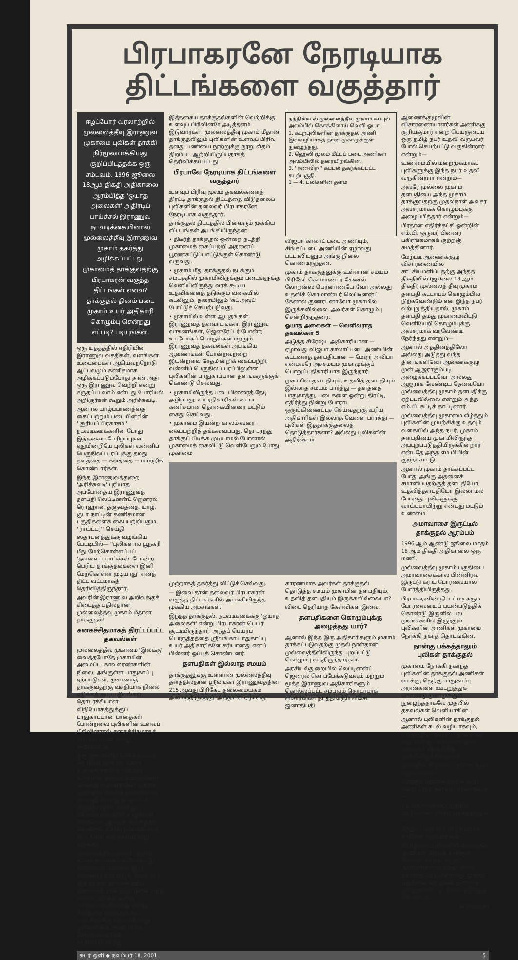பிரபாகரனே நேரடியாக
திட்டங்களை வகுத்தார்
ஈழப்போர் வரலாற்றில் முல்லைத்தீவு இராணுவ முகாமை புலிகள் தாக்கி நிர்மூலமாக்கியது குறிப்பிடத்தக்க ஒரு சம்பவம். 1996 ஜூலை 18ஆம் திகதி அதிகாலை ஆரம்பித்த 'ஓயாத அலைகள்' அதிரடிப் பாய்ச்சல் இராணுவ நடவடிக்கையினால் முல்லைத்தீவு இராணுவ முகாம் தகர்த்து அழிக்கப்பட்டது. முகாமைத் தாக்குவதற்கு பிரபாகரன் வகுத்த திட்டங்கள் எவை? தாக்குதல் தினம் படை முகாம் உயர் அதிகாரி கொழும்பு சென்றது எப்படி? படியுங்கள்.
ஒரு யுத்தத்தில் எதிரியின் இராணுவ வசதிகள், வளங்கள், உடைமைகள் ஆகியவற்றோடு ஆட்பலமும் கணிசமாக அழிக்கப்படும்போது தான் அது ஒரு இராணுவ வெற்றி என்று கருதப்படலாம் என்பது போரியல் அறிஞர்கள் கூறும் அரிச்சுவடி.
ஆனால் யாழ்ப்பாணத்தை கைப்பற்றும் படையினரின் ''சூரியப் பிரகாசம்'' நடவடிக்கைகளின் போது இத்தகைய பேரிழப்புகள் ஏதுமின்றியே புலிகள் வன்னிப் பெருநிலப் பரப்புக்கு தமது தளத்தை — களத்தை — மாற்றிக் கொண்டார்கள்.
இந்த இராணுவத்துறை 'அரிச்சுவடி' புரியாத அப்போதைய இராணுவத் தளபதி லெப்டினன்ட் ஜெனரல் ரொஹான் தளுவத்தை, யாழ். குடா நாட்டின் கணிசமான பகுதிகளைக் கைப்பற்றியதும், ''ராய்ட்டர்'' செய்தி ஸ்தாபனத்துக்கு வழங்கிய பேட்டியில்— ''புலிகளால் பூநகரி மீது மேற்கொள்ளப்பட்ட 'தவளைப் பாய்ச்சல்' போன்ற பெரிய தாக்குதல்களை இனி மேற்கொள்ள முடியாது'' எனத் திட்ட வட்டமாகத் தெரிவித்திருந்தார்.
அவரின் இராணுவ அறிவுக்குக் கிடைத்த பதில்தான் முல்லைத்தீவு முகாம் மீதான தாக்குதல்!
கனகச்சிதமாகத் திரட்டப்பட்ட தகவல்கள்
முல்லைத்தீவு முகாமை 'இலக்கு' வைத்தபோதே முகாமின் அமைப்பு, காவலரண்களின் நிலை, அங்குள்ள பாதுகாப்பு ஏற்பாடுகள், முகாமைத் தாக்குவதற்கு வசதியாக நிலை எடுக்கக் கூடிய இடங்கள், தொடர்ச்சியான விநியோகத்துக்குப் பாதுகாப்பான பாதைகள் போன்றவை புலிகளின் உளவுப் பிரிவினரால் கனகச்சிதமாகத் திரட்டப்பட்டன என்று கூறப்பட்டது.
ஒரு முகாம் மீது தாக்குதலைத் தொடுப்பதற்கான உளவு நடவடிக்கையில் ஈடுபடும் உளவாளி ஒருவர் உயிருடனோ அல்லது சடலமாகவோ முகாம் பகுதியில் சிக்கிக் கொண்டால் அல்லது அவரது நடமாட்டம் குறித்து எதிரி அறிந்து கொண்டால் எதிரி உஷாராகி விடுவான். இதைக் கவனத்திற் கொண்டே உளவு நடவடிக்கைத் திட்டங்கள் வகுக்கப்படுவது வழக்கம்.
முல்லைத்தீவு முகாம் பற்றிய உளவு நடவடிக்கையின்போது விடுதலைப் புலிகள் இந்த விவகாரத்தில் முழுக் கவனமாக இருந்தனர். முல்லைத்தீவு முகாமைத் தாக்குவதற்காக அந்த முகாம் குறித்து உளவு பார்க்கப்படுகின்றது என்று சிறிதளவு சந்தேகம் கூட படைகளுக்கு ஏற்படாதவாறு புலிகளின் உளவுப் பிரிவு செயற்பட்டதாகக் கூறப்படுகின்றது.
இத்தகைய தாக்குதல்களின் வெற்றிக்கு உளவுப் பிரிவினரே அடித்தளம் இடுவார்கள். முல்லைத்தீவு முகாம் மீதான தாக்குதலிலும் புலிகளின் உளவுப் பிரிவு தனது பணியை நூற்றுக்கு நூறு வீதம் திறம்பட ஆற்றியிருப்பதாகத் தெரிவிக்கப்பட்டது.
பிரபாவே நேரடியாக திட்டங்களை வகுத்தார்
உளவுப் பிரிவு மூலம் தகவல்களைத் திரட்டி தாக்குதல் திட்டத்தை விடுதலைப் புலிகளின் தலைவர் பிரபாகரனே நேரடியாக வகுத்தார்.
தாக்குதல் திட்டத்தில் பின்வரும் முக்கிய விடயங்கள் அடங்கியிருந்தன.
• திடீர்த் தாக்குதல் ஒன்றை நடத்தி முகாமைக் கைப்பற்றி அதனைப் பூரணகட்டுப்பாட்டுக்குள் கொண்டு வருவது.
• முகாம் மீது தாக்குதல் நடக்கும் சமயத்தில் முகாமிலிருக்கும் படைகளுக்கு வெளியிலிருந்து வரக் கூடிய உதவிகளைத் தடுக்கும் வகையில் கடலிலும், தரையிலும் 'கட் அவுட்' போட்டுச் செயற்படுவது.
• முகாமில் உள்ள ஆயுதங்கள், இராணுவத் தளவாடங்கள், இராணுவ வாகனங்கள், ஜெனரேட்டர் போன்ற உபயோகப் பொருள்கள் மற்றும் இராணுவத் தகவல்கள் அடங்கிய ஆவணங்கள் போன்றவற்றை இயன்றளவு சேதமின்றிக் கைப்பற்றி, வன்னிப் பெருநிலப் பரப்பிலுள்ள புலிகளின் பாதுகாப்பான தளங்களுக்குக் கொண்டு செல்வது.
• முகாமிலிருந்த படையினரைத் தேடி அழிப்பது; உயரதிகாரிகள் உட்பட கணிசமான தொகையினரை மட்டும் கைது செய்வது.
• முகாமை இயன்ற காலம் வரை கைப்பற்றித் தக்கவைப்பது. தொடர்ந்து தாக்குப் பிடிக்க முடியாமல் போனால் முகாமைக் கைவிட்டு வெளியேறும் போது முகாமை
நந்திக்கடல் முல்லைத்தீவு முகாம் கப்புல் அலம்பில் கொக்கிளாய் வெலி ஓயா
1. கடற்புலிகளின் தாக்குதல் அணி இவ்வழியாகத் தான் முகாமுக்குள் நுழைந்தது.
2. ஹெலி மூலம் மீட்புப் படை அணிகள் அலம்பிலில் தரையிறங்கின.
3. ''ரணவிரு'' கப்பல் தகர்க்கப்பட்ட கடற்பகுதி.
1 — 4. புலிகளின் தளம்
விஜபா காலாட் படை அணியும், சிங்கப்படை அணியின் ஏழாவது பட்டாலியனும் அங்கு நிலை கொண்டிருந்தன.
முகாம் தாக்குதலுக்கு உள்ளான சமயம் பிரிகேட் கொமாண்டர் கேணல் லோறன்ஸ் பெர்னாண்டோவோ அல்லது உதவிக் கொமாண்டர் லெப்டினன்ட் கேணல் குணரட்னாவோ முகாமில் இருக்கவில்லை. அவர்கள் கொழும்பு சென்றிருந்தனர்.
ஓயாத அலைகள் — வெளிவராத தகவல்கள் 5
அடுத்த சிரேஷ்ட அதிகாரியான — ஏழாவது விஜபா காலாட்படை அணியின் கட்டளைத் தளபதியான — மேஜர் அலிபா என்பவரே அச்சமயம் முகாமுக்குப் பொறுப்பதிகாரியாக இருந்தார்.
முகாமின் தளபதியும், உதவித் தளபதியும் இல்லாத சமயம் பார்த்து — தளத்தை பாதுகாத்து, படைகளை ஒன்று திரட்டி, எதிர்த்து நின்று போராட ஒருங்கிணைப்புச் செய்வதற்கு உரிய அதிகாரிகள் இல்லாத வேளை பார்த்து — புலிகள் இத்தாக்குதலைத் தொடுத்தார்களா? அல்லது புலிகளின் அதிர்ஷ்டம்
முற்றாகத் தகர்த்து விட்டுச் செல்வது.
— இவை தான் தலைவர் பிரபாகரன் வகுத்த திட்டங்களில் அடங்கியிருந்த முக்கிய அம்சங்கள்.
இந்தத் தாக்குதல், நடவடிக்கைக்கு 'ஓயாத அலைகள்' என்று பிரபாகரன் பெயர் சூட்டியிருந்தார். அந்தப் பெயர்ப் பொருத்தத்தை ஸ்ரீலங்கா பாதுகாப்பு உயர் அதிகாரிகளே சரியானது எனப் பின்னர் ஒப்புக் கொண்டனர்.
தளபதிகள் இல்லாத சமயம்
தாக்குதலுக்கு உள்ளான முல்லைத்தீவு தளத்தில்தான் ஸ்ரீலங்கா இராணுவத்தின் 215 ஆவது பிரிகேட் தலைமையகம் அமைந்திருந்தது. அத்துடன் ஏழாவது
காரணமாக அவர்கள் தாக்குதல் தொடுத்த சமயம் முகாமின் தளபதியும், உதவித் தளபதியும் இருக்கவில்லையா?
விடை தெரியாத கேள்விகள் இவை.
தளபதிகளை கொழும்புக்கு அழைத்தது யார்?
ஆனால் இந்த இரு அதிகாரிகளும் முகாம் தாக்கப்படுவதற்கு முதல் நாள்தான் முல்லைத்தீவிலிருந்து புறப்பட்டு கொழும்பு வந்திருந்தார்கள்.
அரசியல்துறையில் லெப்டினன்ட் ஜெனரல் கொப்பேக்கடுவவும் மற்றும் மூத்த இராணுவ அதிகாரிகளும் கொல்லப்பட்ட சம்பவம் தொடர்பாக விசாரணை நடத்திவரும் விசேட ஜனாதிபதி
ஆணைக்குழுவின் விசாரணையாளர்கள் அணிக்கு சூரியகுமார் என்ற பெயருடைய ஒரு தமிழ் நபர் உதவி வருபவர் போல் செயற்பட்டு வருகின்றார் என்றும்—
உண்மையில் மறைமுகமாகப் புலிகளுக்கு இந்த நபர் உதவி வருகின்றார் என்றும்—
அவரே முல்லை முகாம் தளபதியை அந்த முகாம் தாக்குவதற்கு முதல்நாள் அவசர அவசரமாகக் கொழும்புக்கு அழைப்பித்தார் என்றும்—
பிரதான எதிர்க்கட்சி ஒன்றின் எம்.பி. ஒருவர் பின்னர் பகிரங்கமாகக் குற்றஞ் சுமத்தினார்.
மேற்படி ஆணைக்குழு விசாரணையில் சாட்சியமளிப்பதற்கு அந்தத் திகதியில் (ஜூலை 18 ஆம் திகதி) முல்லைத் தீவு முகாம் தளபதி கட்டாயம் கொழும்பில் நிற்கவேண்டும் என இந்த நபர் வற்புறுத்தியதால், முகாம் தளபதி தமது முகாமைவிட்டு வெளியேறி கொழும்புக்கு அவசரமாக வரவேண்டி நேர்ந்தது என்றும்—
ஆனால் அத்தினத்திலோ அல்லது அடுத்து வந்த தினங்களிலோ ஆணைக்குழு முன் ஆஜராகும்படி அழைக்கப்படவோ அல்லது ஆஜராக வேண்டிய தேவையோ முல்லைத்தீவு முகாம் தளபதிக்கு ஏற்படவில்லை என்றும் அந்த எம்.பி. சுட்டிக் காட்டினார்.
முல்லைத்தீவு முகாமை வீழ்த்தும் புலிகளின் முயற்சிக்கு உதவும் வகையில் அந்த நபர், முகாம் தளபதியை முகாமிலிருந்து அப்புறப்படுத்தியிருக்கின்றார் என்பதே அந்த எம்.பியின் குற்றச்சாட்டு.
ஆனால் முகாம் தாக்கப்பட்ட போது அங்கு அதனைச் சமாளிப்பதற்குத் தளபதியோ, உதவித்தளபதியோ இல்லாமல் போனது புலிகளுக்கு வாய்ப்பாயிற்று என்பது மட்டும் உண்மை.
அமாவாசை இருட்டில் தாக்குதல் ஆரம்பம்
1996 ஆம் ஆண்டு ஜூலை மாதம் 18 ஆம் திகதி அதிகாலை ஒரு மணி.
முல்லைத்தீவு முகாம் பகுதியை அமாவாசைக்கால பின்னிரவு இருட்டு கரிய போர்வையால் போர்த்தியிருந்தது.
பிரபாகரனின் திட்டப்படி கரும் போர்வையைப் பயன்படுத்திக் கொண்டு இருளில் பல முனைகளில் இருந்தும் புலிகளின் அணிகள் முகாமை நோக்கி நகரத் தொடங்கின.
நான்கு பக்கத்தாலும் புலிகள் தாக்குதல்
முகாமை நோக்கி நகர்ந்த புலிகளின் தாக்குதல் அணிகள் வடக்கு, தெற்கு பாதுகாப்பு அரண்களை ஊடறுத்துக் கொண்டு முகாமுக்குள் நுழைந்ததாகவே முதலில் தகவல்கள் வெளியாகின.
ஆனால் புலிகளின் தாக்குதல் அணிகள் கடல் வழியாகவும், தரைவழியாகவும் — முகாமைச் சூழ நான்கு பக்கங்களாலும் — முகாமை நெருங்கித் தாக்கியிருக்கின்றனர்.
முகாமின் கிழக்குப் புறமாக கடல் வழியாகவும்—
மேற்குப் புறமாக நந்திக் கடல் என்ற பரந்த களப்பு வழியாகவும்—
வடக்கு எல்லைப்புறத்தில் வட்டுவாகல் கிராம பக்கத்தாலும்—
தெற்குப் புறமாக பரந்த புதர்க் காடுகள் வழியாகவும்—
விடுதலைப்புலிகளின் தாக்குதல் அணிகள் அந்தக் காரிருள் வேளை, சந்தடி, சத்தம், ஆரவாரமின்றி தமது பாரிய நகர்வை மேற்கொண்டு, முகாம் பகுதியை நெருங்கி முகாமை முற்றுகையிட்டு, நிலை எடுத்துக் கொண்டன.
(தொடரும்)
சுடர் ஒளி ◆ நவம்பர் 18, 2001 5